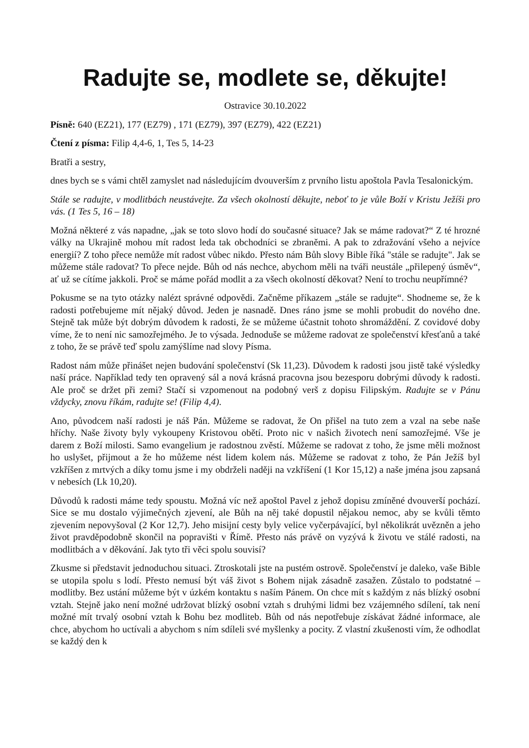Radujte se, modlete se, děkujte!
Ostravice 30.10.2022
Písně: 640 (EZ21), 177 (EZ79) , 171 (EZ79), 397 (EZ79), 422 (EZ21)
Čtení z písma: Filip 4,4-6, 1, Tes 5, 14-23
Bratři a sestry,
dnes bych se s vámi chtěl zamyslet nad následujícím dvouverším z prvního listu apoštola Pavla Tesalonickým.
Stále se radujte, v modlitbách neustávejte. Za všech okolností děkujte, neboť to je vůle Boží v Kristu Ježíši pro vás. (1 Tes 5, 16 – 18)
Možná některé z vás napadne, „jak se toto slovo hodí do současné situace? Jak se máme radovat?“ Z té hrozné války na Ukrajině mohou mít radost leda tak obchodníci se zbraněmi. A pak to zdražování všeho a nejvíce energií? Z toho přece nemůže mít radost vůbec nikdo. Přesto nám Bůh slovy Bible říká "stále se radujte". Jak se můžeme stále radovat? To přece nejde. Bůh od nás nechce, abychom měli na tváři neustále „přilepený úsměv“, ať už se cítíme jakkoli. Proč se máme pořád modlit a za všech okolností děkovat? Není to trochu neupřímné?
Pokusme se na tyto otázky nalézt správné odpovědi. Začněme příkazem „stále se radujte“. Shodneme se, že k radosti potřebujeme mít nějaký důvod. Jeden je nasnadě. Dnes ráno jsme se mohli probudit do nového dne. Stejně tak může být dobrým důvodem k radosti, že se můžeme účastnit tohoto shromáždění. Z covidové doby víme, že to není nic samozřejmého. Je to výsada. Jednoduše se můžeme radovat ze společenství křesťanů a také z toho, že se právě teď spolu zamýšlíme nad slovy Písma.
Radost nám může přinášet nejen budování společenství (Sk 11,23). Důvodem k radosti jsou jistě také výsledky naší práce. Například tedy ten opravený sál a nová krásná pracovna jsou bezesporu dobrými důvody k radosti. Ale proč se držet při zemi? Stačí si vzpomenout na podobný verš z dopisu Filipským. Radujte se v Pánu vždycky, znovu říkám, radujte se! (Filip 4,4).
Ano, původcem naší radosti je náš Pán. Můžeme se radovat, že On přišel na tuto zem a vzal na sebe naše hříchy. Naše životy byly vykoupeny Kristovou obětí. Proto nic v našich životech není samozřejmé. Vše je darem z Boží milosti. Samo evangelium je radostnou zvěstí. Můžeme se radovat z toho, že jsme měli možnost ho uslyšet, přijmout a že ho můžeme nést lidem kolem nás. Můžeme se radovat z toho, že Pán Ježíš byl vzkříšen z mrtvých a díky tomu jsme i my obdrželi naději na vzkříšení (1 Kor 15,12) a naše jména jsou zapsaná v nebesích (Lk 10,20).
Důvodů k radosti máme tedy spoustu. Možná víc než apoštol Pavel z jehož dopisu zmíněné dvouverší pochází. Sice se mu dostalo výjimečných zjevení, ale Bůh na něj také dopustil nějakou nemoc, aby se kvůli těmto zjevením nepovyšoval (2 Kor 12,7). Jeho misijní cesty byly velice vyčerpávající, byl několikrát uvězněn a jeho život pravděpodobně skončil na popravišti v Římě. Přesto nás právě on vyzývá k životu ve stálé radosti, na modlitbách a v děkování. Jak tyto tři věci spolu souvisí?
Zkusme si představit jednoduchou situaci. Ztroskotali jste na pustém ostrově. Společenství je daleko, vaše Bible se utopila spolu s lodí. Přesto nemusí být váš život s Bohem nijak zásadně zasažen. Zůstalo to podstatné – modlitby. Bez ustání můžeme být v úzkém kontaktu s naším Pánem. On chce mít s každým z nás blízký osobní vztah. Stejně jako není možné udržovat blízký osobní vztah s druhými lidmi bez vzájemného sdílení, tak není možné mít trvalý osobní vztah k Bohu bez modliteb. Bůh od nás nepotřebuje získávat žádné informace, ale chce, abychom ho uctívali a abychom s ním sdíleli své myšlenky a pocity. Z vlastní zkušenosti vím, že odhodlat se každý den k